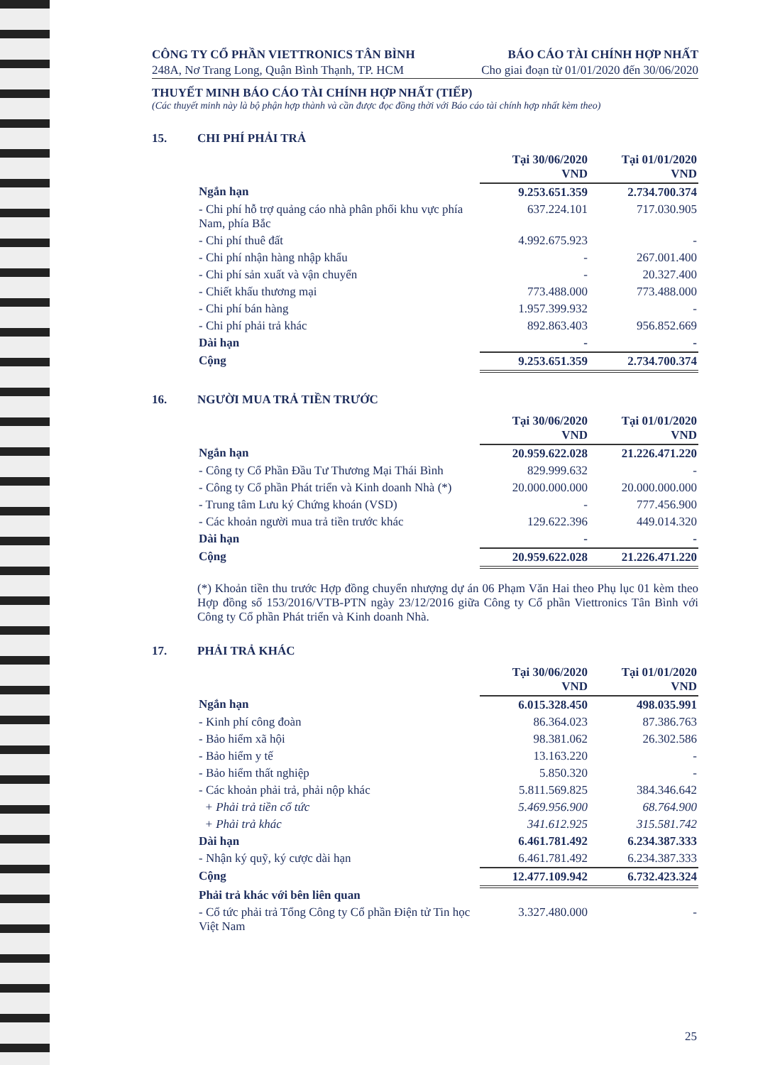CÔNG TY CỔ PHẦN VIETTRONICS TÂN BÌNH
248A, Nơ Trang Long, Quận Bình Thạnh, TP. HCM
BÁO CÁO TÀI CHÍNH HỢP NHẤT
Cho giai đoạn từ 01/01/2020 đến 30/06/2020
THUYẾT MINH BÁO CÁO TÀI CHÍNH HỢP NHẤT (TIẾP)
(Các thuyết minh này là bộ phận hợp thành và cần được đọc đồng thời với Báo cáo tài chính hợp nhất kèm theo)
15. CHI PHÍ PHẢI TRẢ
| | Tại 30/06/2020 VND | Tại 01/01/2020 VND |
| Ngắn hạn | 9.253.651.359 | 2.734.700.374 |
| - Chi phí hỗ trợ quảng cáo nhà phân phối khu vực phía Nam, phía Bắc | 637.224.101 | 717.030.905 |
| - Chi phí thuê đất | 4.992.675.923 | - |
| - Chi phí nhận hàng nhập khẩu | - | 267.001.400 |
| - Chi phí sản xuất và vận chuyển | - | 20.327.400 |
| - Chiết khấu thương mại | 773.488.000 | 773.488.000 |
| - Chi phí bán hàng | 1.957.399.932 | - |
| - Chi phí phải trả khác | 892.863.403 | 956.852.669 |
| Dài hạn | - | - |
| Cộng | 9.253.651.359 | 2.734.700.374 |
16. NGƯỜI MUA TRẢ TIỀN TRƯỚC
| | Tại 30/06/2020 VND | Tại 01/01/2020 VND |
| Ngắn hạn | 20.959.622.028 | 21.226.471.220 |
| - Công ty Cổ Phần Đầu Tư Thương Mại Thái Bình | 829.999.632 | - |
| - Công ty Cổ phần Phát triển và Kinh doanh Nhà (*) | 20.000.000.000 | 20.000.000.000 |
| - Trung tâm Lưu ký Chứng khoán (VSD) | - | 777.456.900 |
| - Các khoản người mua trả tiền trước khác | 129.622.396 | 449.014.320 |
| Dài hạn | - | - |
| Cộng | 20.959.622.028 | 21.226.471.220 |
(*) Khoản tiền thu trước Hợp đồng chuyển nhượng dự án 06 Phạm Văn Hai theo Phụ lục 01 kèm theo Hợp đồng số 153/2016/VTB-PTN ngày 23/12/2016 giữa Công ty Cổ phần Viettronics Tân Bình với Công ty Cổ phần Phát triển và Kinh doanh Nhà.
17. PHẢI TRẢ KHÁC
| | Tại 30/06/2020 VND | Tại 01/01/2020 VND |
| Ngắn hạn | 6.015.328.450 | 498.035.991 |
| - Kinh phí công đoàn | 86.364.023 | 87.386.763 |
| - Bảo hiểm xã hội | 98.381.062 | 26.302.586 |
| - Bảo hiểm y tế | 13.163.220 | - |
| - Bảo hiểm thất nghiệp | 5.850.320 | - |
| - Các khoản phải trả, phải nộp khác | 5.811.569.825 | 384.346.642 |
| + Phải trả tiền cổ tức | 5.469.956.900 | 68.764.900 |
| + Phải trả khác | 341.612.925 | 315.581.742 |
| Dài hạn | 6.461.781.492 | 6.234.387.333 |
| - Nhận ký quỹ, ký cược dài hạn | 6.461.781.492 | 6.234.387.333 |
| Cộng | 12.477.109.942 | 6.732.423.324 |
| Phải trả khác với bên liên quan | | |
| - Cổ tức phải trả Tổng Công ty Cổ phần Điện tử Tin học Việt Nam | 3.327.480.000 | - |
25